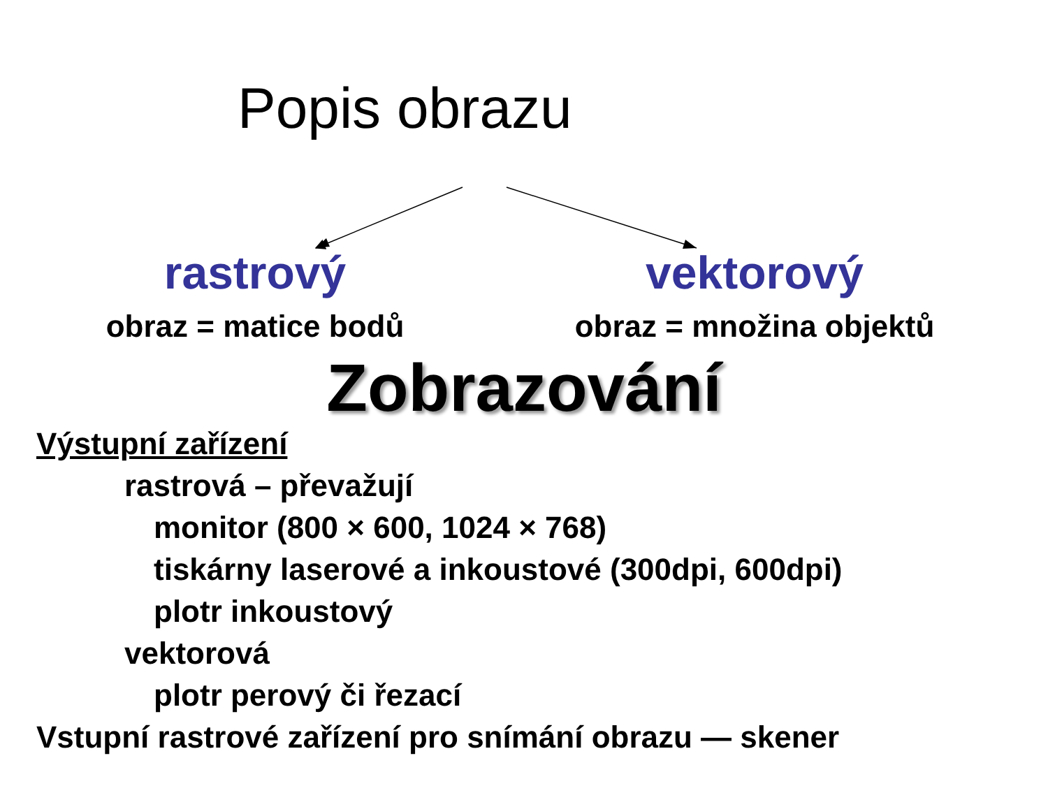Popis obrazu
rastrový
obraz = matice bodů
vektorový
obraz = množina objektů
Zobrazování
Výstupní zařízení
rastrová – převažují
monitor (800 × 600, 1024 × 768)
tiskárny laserové a inkoustové (300dpi, 600dpi)
plotr inkoustový
vektorová
plotr perový či řezací
Vstupní rastrové zařízení pro snímání obrazu — skener